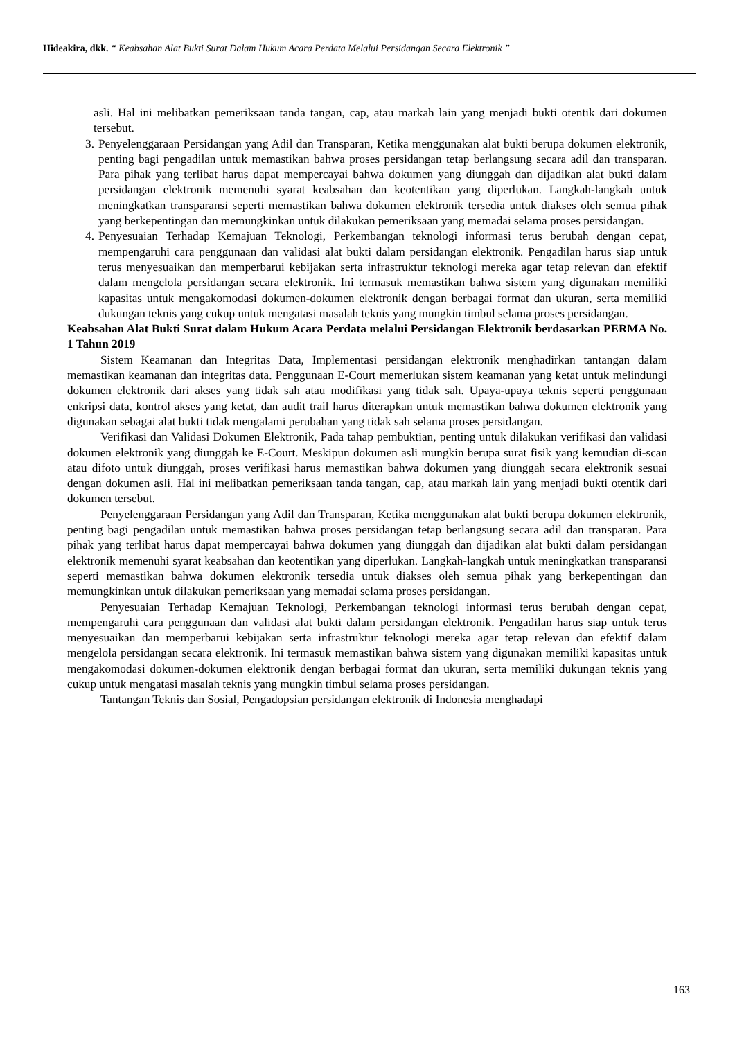Hideakira, dkk. “ Keabsahan Alat Bukti Surat Dalam Hukum Acara Perdata Melalui Persidangan Secara Elektronik ”
asli. Hal ini melibatkan pemeriksaan tanda tangan, cap, atau markah lain yang menjadi bukti otentik dari dokumen tersebut.
3. Penyelenggaraan Persidangan yang Adil dan Transparan, Ketika menggunakan alat bukti berupa dokumen elektronik, penting bagi pengadilan untuk memastikan bahwa proses persidangan tetap berlangsung secara adil dan transparan. Para pihak yang terlibat harus dapat mempercayai bahwa dokumen yang diunggah dan dijadikan alat bukti dalam persidangan elektronik memenuhi syarat keabsahan dan keotentikan yang diperlukan. Langkah-langkah untuk meningkatkan transparansi seperti memastikan bahwa dokumen elektronik tersedia untuk diakses oleh semua pihak yang berkepentingan dan memungkinkan untuk dilakukan pemeriksaan yang memadai selama proses persidangan.
4. Penyesuaian Terhadap Kemajuan Teknologi, Perkembangan teknologi informasi terus berubah dengan cepat, mempengaruhi cara penggunaan dan validasi alat bukti dalam persidangan elektronik. Pengadilan harus siap untuk terus menyesuaikan dan memperbarui kebijakan serta infrastruktur teknologi mereka agar tetap relevan dan efektif dalam mengelola persidangan secara elektronik. Ini termasuk memastikan bahwa sistem yang digunakan memiliki kapasitas untuk mengakomodasi dokumen-dokumen elektronik dengan berbagai format dan ukuran, serta memiliki dukungan teknis yang cukup untuk mengatasi masalah teknis yang mungkin timbul selama proses persidangan.
Keabsahan Alat Bukti Surat dalam Hukum Acara Perdata melalui Persidangan Elektronik berdasarkan PERMA No. 1 Tahun 2019
Sistem Keamanan dan Integritas Data, Implementasi persidangan elektronik menghadirkan tantangan dalam memastikan keamanan dan integritas data. Penggunaan E-Court memerlukan sistem keamanan yang ketat untuk melindungi dokumen elektronik dari akses yang tidak sah atau modifikasi yang tidak sah. Upaya-upaya teknis seperti penggunaan enkripsi data, kontrol akses yang ketat, dan audit trail harus diterapkan untuk memastikan bahwa dokumen elektronik yang digunakan sebagai alat bukti tidak mengalami perubahan yang tidak sah selama proses persidangan.
Verifikasi dan Validasi Dokumen Elektronik, Pada tahap pembuktian, penting untuk dilakukan verifikasi dan validasi dokumen elektronik yang diunggah ke E-Court. Meskipun dokumen asli mungkin berupa surat fisik yang kemudian di-scan atau difoto untuk diunggah, proses verifikasi harus memastikan bahwa dokumen yang diunggah secara elektronik sesuai dengan dokumen asli. Hal ini melibatkan pemeriksaan tanda tangan, cap, atau markah lain yang menjadi bukti otentik dari dokumen tersebut.
Penyelenggaraan Persidangan yang Adil dan Transparan, Ketika menggunakan alat bukti berupa dokumen elektronik, penting bagi pengadilan untuk memastikan bahwa proses persidangan tetap berlangsung secara adil dan transparan. Para pihak yang terlibat harus dapat mempercayai bahwa dokumen yang diunggah dan dijadikan alat bukti dalam persidangan elektronik memenuhi syarat keabsahan dan keotentikan yang diperlukan. Langkah-langkah untuk meningkatkan transparansi seperti memastikan bahwa dokumen elektronik tersedia untuk diakses oleh semua pihak yang berkepentingan dan memungkinkan untuk dilakukan pemeriksaan yang memadai selama proses persidangan.
Penyesuaian Terhadap Kemajuan Teknologi, Perkembangan teknologi informasi terus berubah dengan cepat, mempengaruhi cara penggunaan dan validasi alat bukti dalam persidangan elektronik. Pengadilan harus siap untuk terus menyesuaikan dan memperbarui kebijakan serta infrastruktur teknologi mereka agar tetap relevan dan efektif dalam mengelola persidangan secara elektronik. Ini termasuk memastikan bahwa sistem yang digunakan memiliki kapasitas untuk mengakomodasi dokumen-dokumen elektronik dengan berbagai format dan ukuran, serta memiliki dukungan teknis yang cukup untuk mengatasi masalah teknis yang mungkin timbul selama proses persidangan.
Tantangan Teknis dan Sosial, Pengadopsian persidangan elektronik di Indonesia menghadapi
163